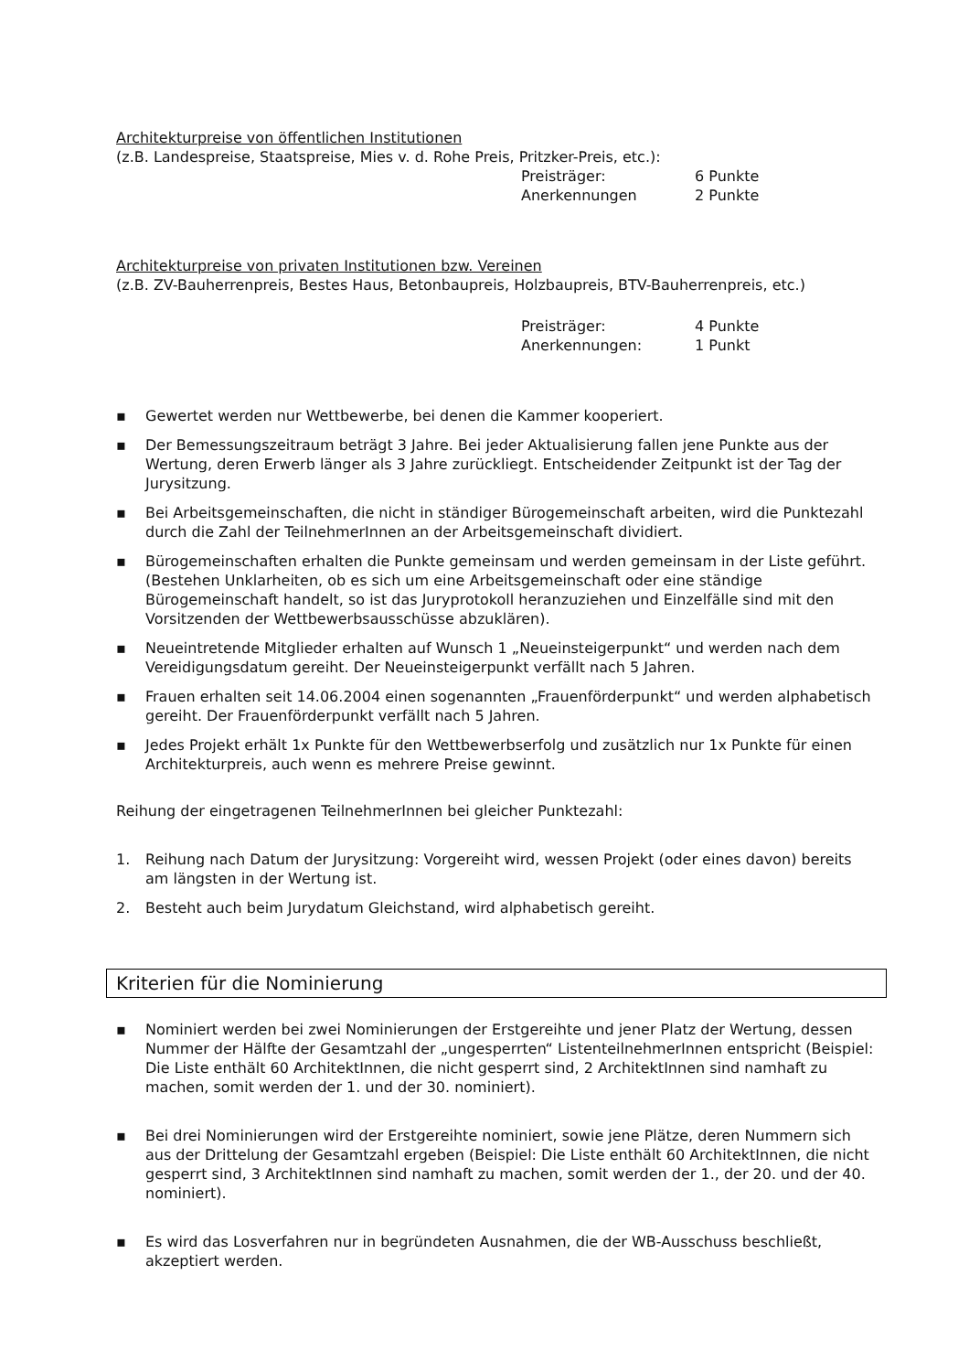Architekturpreise von öffentlichen Institutionen
(z.B. Landespreise, Staatspreise, Mies v. d. Rohe Preis, Pritzker-Preis, etc.):
Preisträger: 6 Punkte Anerkennungen 2 Punkte
Architekturpreise von privaten Institutionen bzw. Vereinen
(z.B. ZV-Bauherrenpreis, Bestes Haus, Betonbaupreis, Holzbaupreis, BTV-Bauherrenpreis, etc.)
Preisträger: 4 Punkte Anerkennungen: 1 Punkt
▪ Gewertet werden nur Wettbewerbe, bei denen die Kammer kooperiert.
▪ Der Bemessungszeitraum beträgt 3 Jahre. Bei jeder Aktualisierung fallen jene Punkte aus der Wertung, deren Erwerb länger als 3 Jahre zurückliegt. Entscheidender Zeitpunkt ist der Tag der Jurysitzung.
▪ Bei Arbeitsgemeinschaften, die nicht in ständiger Bürogemeinschaft arbeiten, wird die Punktezahl durch die Zahl der TeilnehmerInnen an der Arbeitsgemeinschaft dividiert.
▪ Bürogemeinschaften erhalten die Punkte gemeinsam und werden gemeinsam in der Liste geführt. (Bestehen Unklarheiten, ob es sich um eine Arbeitsgemeinschaft oder eine ständige Bürogemeinschaft handelt, so ist das Juryprotokoll heranzuziehen und Einzelfälle sind mit den Vorsitzenden der Wettbewerbsausschüsse abzuklären).
▪ Neueintretende Mitglieder erhalten auf Wunsch 1 „Neueinsteigerpunkt“ und werden nach dem Vereidigungsdatum gereiht. Der Neueinsteigerpunkt verfällt nach 5 Jahren.
▪ Frauen erhalten seit 14.06.2004 einen sogenannten „Frauenförderpunkt“ und werden alphabetisch gereiht. Der Frauenförderpunkt verfällt nach 5 Jahren.
▪ Jedes Projekt erhält 1x Punkte für den Wettbewerbserfolg und zusätzlich nur 1x Punkte für einen Architekturpreis, auch wenn es mehrere Preise gewinnt.
Reihung der eingetragenen TeilnehmerInnen bei gleicher Punktezahl:
1. Reihung nach Datum der Jurysitzung: Vorgereiht wird, wessen Projekt (oder eines davon) bereits am längsten in der Wertung ist.
2. Besteht auch beim Jurydatum Gleichstand, wird alphabetisch gereiht.
Kriterien für die Nominierung
▪ Nominiert werden bei zwei Nominierungen der Erstgereihte und jener Platz der Wertung, dessen Nummer der Hälfte der Gesamtzahl der „ungesperrten“ ListenteilnehmerInnen entspricht (Beispiel: Die Liste enthält 60 ArchitektInnen, die nicht gesperrt sind, 2 ArchitektInnen sind namhaft zu machen, somit werden der 1. und der 30. nominiert).
▪ Bei drei Nominierungen wird der Erstgereihte nominiert, sowie jene Plätze, deren Nummern sich aus der Drittelung der Gesamtzahl ergeben (Beispiel: Die Liste enthält 60 ArchitektInnen, die nicht gesperrt sind, 3 ArchitektInnen sind namhaft zu machen, somit werden der 1., der 20. und der 40. nominiert).
▪ Es wird das Losverfahren nur in begründeten Ausnahmen, die der WB-Ausschuss beschließt, akzeptiert werden.